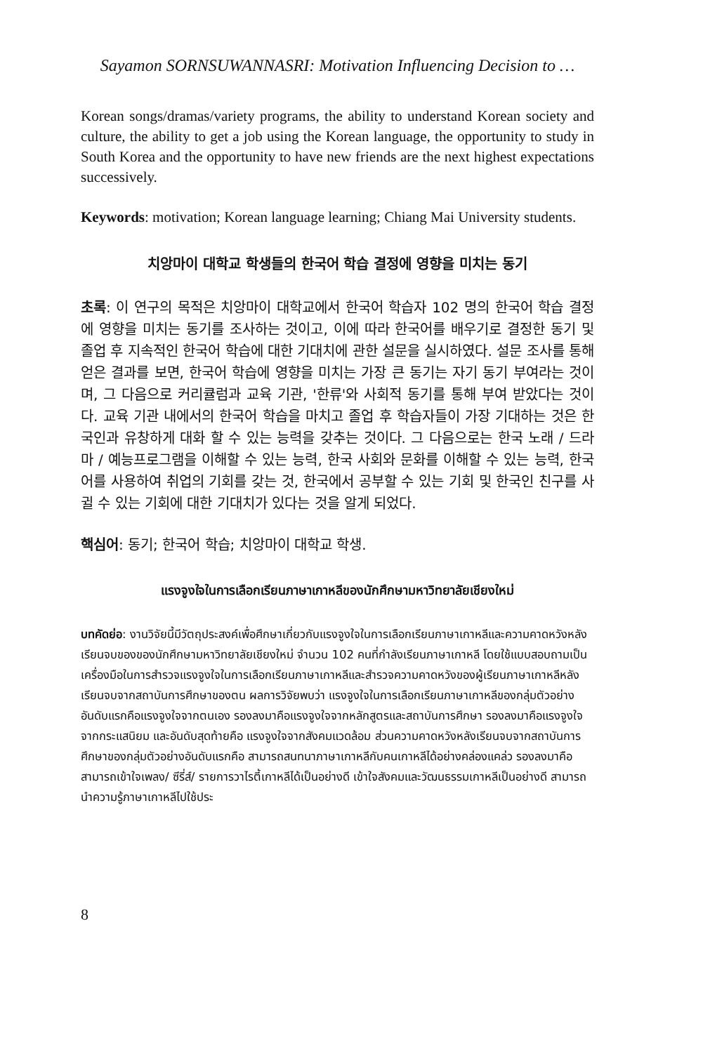Sayamon SORNSUWANNASRI: Motivation Influencing Decision to …
Korean songs/dramas/variety programs, the ability to understand Korean society and culture, the ability to get a job using the Korean language, the opportunity to study in South Korea and the opportunity to have new friends are the next highest expectations successively.
Keywords: motivation; Korean language learning; Chiang Mai University students.
치앙마이 대학교 학생들의 한국어 학습 결정에 영향을 미치는 동기
초록: 이 연구의 목적은 치앙마이 대학교에서 한국어 학습자 102 명의 한국어 학습 결정에 영향을 미치는 동기를 조사하는 것이고, 이에 따라 한국어를 배우기로 결정한 동기 및 졸업 후 지속적인 한국어 학습에 대한 기대치에 관한 설문을 실시하였다. 설문 조사를 통해 얻은 결과를 보면, 한국어 학습에 영향을 미치는 가장 큰 동기는 자기 동기 부여라는 것이며, 그 다음으로 커리큘럼과 교육 기관, '한류'와 사회적 동기를 통해 부여 받았다는 것이다. 교육 기관 내에서의 한국어 학습을 마치고 졸업 후 학습자들이 가장 기대하는 것은 한국인과 유창하게 대화 할 수 있는 능력을 갖추는 것이다. 그 다음으로는 한국 노래 / 드라마 / 예능프로그램을 이해할 수 있는 능력, 한국 사회와 문화를 이해할 수 있는 능력, 한국어를 사용하여 취업의 기회를 갖는 것, 한국에서 공부할 수 있는 기회 및 한국인 친구를 사귈 수 있는 기회에 대한 기대치가 있다는 것을 알게 되었다.
핵심어: 동기; 한국어 학습; 치앙마이 대학교 학생.
แรงจูงใจในการเลือกเรียนภาษาเกาหลีของนักศึกษามหาวิทยาลัยเชียงใหม่
บทคัดย่อ: งานวิจัยนี้มีวัตถุประสงค์เพื่อศึกษาเกี่ยวกับแรงจูงใจในการเลือกเรียนภาษาเกาหลีและความคาดหวังหลังเรียนจบของของนักศึกษามหาวิทยาลัยเชียงใหม่ จำนวน 102 คนที่กำลังเรียนภาษาเกาหลี โดยใช้แบบสอบถามเป็นเครื่องมือในการสำรวจแรงจูงใจในการเลือกเรียนภาษาเกาหลีและสำรวจความคาดหวังของผู้เรียนภาษาเกาหลีหลังเรียนจบจากสถาบันการศึกษาของตน ผลการวิจัยพบว่า แรงจูงใจในการเลือกเรียนภาษาเกาหลีของกลุ่มตัวอย่างอันดับแรกคือแรงจูงใจจากตนเอง รองลงมาคือแรงจูงใจจากหลักสูตรและสถาบันการศึกษา รองลงมาคือแรงจูงใจจากกระแสนิยม และอันดับสุดท้ายคือ แรงจูงใจจากสังคมแวดล้อม ส่วนความคาดหวังหลังเรียนจบจากสถาบันการศึกษาของกลุ่มตัวอย่างอันดับแรกคือ สามารถสนทนาภาษาเกาหลีกับคนเกาหลีได้อย่างคล่องแคล่ว รองลงมาคือสามารถเข้าใจเพลง/ ซีรี่ส์/ รายการวาไรตี้เกาหลีได้เป็นอย่างดี เข้าใจสังคมและวัฒนธรรมเกาหลีเป็นอย่างดี สามารถนำความรู้ภาษาเกาหลีไปใช้ประ
8